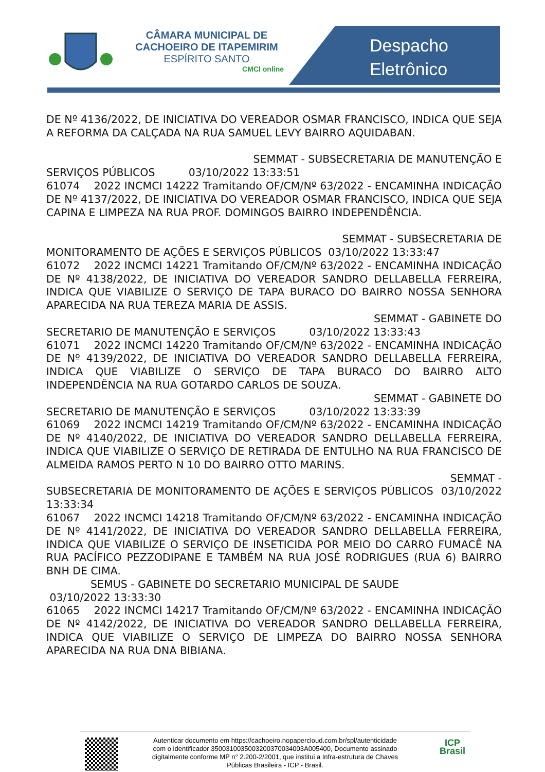CÂMARA MUNICIPAL DE
CACHOEIRO DE ITAPEMIRIM
ESPÍRITO SANTO
CMCI online
Despacho
Eletrônico
DE Nº 4136/2022, DE INICIATIVA DO VEREADOR OSMAR FRANCISCO, INDICA QUE SEJA A REFORMA DA CALÇADA NA RUA SAMUEL LEVY BAIRRO AQUIDABAN.
SEMMAT - SUBSECRETARIA DE MANUTENÇÃO E
SERVIÇOS PÚBLICOS 03/10/2022 13:33:51
61074 2022 INCMCI 14222 Tramitando OF/CM/Nº 63/2022 - ENCAMINHA INDICAÇÃO DE Nº 4137/2022, DE INICIATIVA DO VEREADOR OSMAR FRANCISCO, INDICA QUE SEJA CAPINA E LIMPEZA NA RUA PROF. DOMINGOS BAIRRO INDEPENDÊNCIA.
SEMMAT - SUBSECRETARIA DE
MONITORAMENTO DE AÇÕES E SERVIÇOS PÚBLICOS 03/10/2022 13:33:47
61072 2022 INCMCI 14221 Tramitando OF/CM/Nº 63/2022 - ENCAMINHA INDICAÇÃO DE Nº 4138/2022, DE INICIATIVA DO VEREADOR SANDRO DELLABELLA FERREIRA, INDICA QUE VIABILIZE O SERVIÇO DE TAPA BURACO DO BAIRRO NOSSA SENHORA APARECIDA NA RUA TEREZA MARIA DE ASSIS.
SEMMAT - GABINETE DO
SECRETARIO DE MANUTENÇÃO E SERVIÇOS 03/10/2022 13:33:43
61071 2022 INCMCI 14220 Tramitando OF/CM/Nº 63/2022 - ENCAMINHA INDICAÇÃO DE Nº 4139/2022, DE INICIATIVA DO VEREADOR SANDRO DELLABELLA FERREIRA, INDICA QUE VIABILIZE O SERVIÇO DE TAPA BURACO DO BAIRRO ALTO INDEPENDÊNCIA NA RUA GOTARDO CARLOS DE SOUZA.
SEMMAT - GABINETE DO
SECRETARIO DE MANUTENÇÃO E SERVIÇOS 03/10/2022 13:33:39
61069 2022 INCMCI 14219 Tramitando OF/CM/Nº 63/2022 - ENCAMINHA INDICAÇÃO DE Nº 4140/2022, DE INICIATIVA DO VEREADOR SANDRO DELLABELLA FERREIRA, INDICA QUE VIABILIZE O SERVIÇO DE RETIRADA DE ENTULHO NA RUA FRANCISCO DE ALMEIDA RAMOS PERTO N 10 DO BAIRRO OTTO MARINS.
SEMMAT -
SUBSECRETARIA DE MONITORAMENTO DE AÇÕES E SERVIÇOS PÚBLICOS 03/10/2022 13:33:34
61067 2022 INCMCI 14218 Tramitando OF/CM/Nº 63/2022 - ENCAMINHA INDICAÇÃO DE Nº 4141/2022, DE INICIATIVA DO VEREADOR SANDRO DELLABELLA FERREIRA, INDICA QUE VIABILIZE O SERVIÇO DE INSETICIDA POR MEIO DO CARRO FUMACÊ NA RUA PACÍFICO PEZZODIPANE E TAMBÉM NA RUA JOSÉ RODRIGUES (RUA 6) BAIRRO BNH DE CIMA.
SEMUS - GABINETE DO SECRETARIO MUNICIPAL DE SAUDE
03/10/2022 13:33:30
61065 2022 INCMCI 14217 Tramitando OF/CM/Nº 63/2022 - ENCAMINHA INDICAÇÃO DE Nº 4142/2022, DE INICIATIVA DO VEREADOR SANDRO DELLABELLA FERREIRA, INDICA QUE VIABILIZE O SERVIÇO DE LIMPEZA DO BAIRRO NOSSA SENHORA APARECIDA NA RUA DNA BIBIANA.
ICP
Brasil
Autenticar documento em https://cachoeiro.nopapercloud.com.br/spl/autenticidade
com o identificador 3500310035003200370034003A005400, Documento assinado
digitalmente conforme MP n° 2.200-2/2001, que institui a Infra-estrutura de Chaves
Públicas Brasileira - ICP - Brasil.